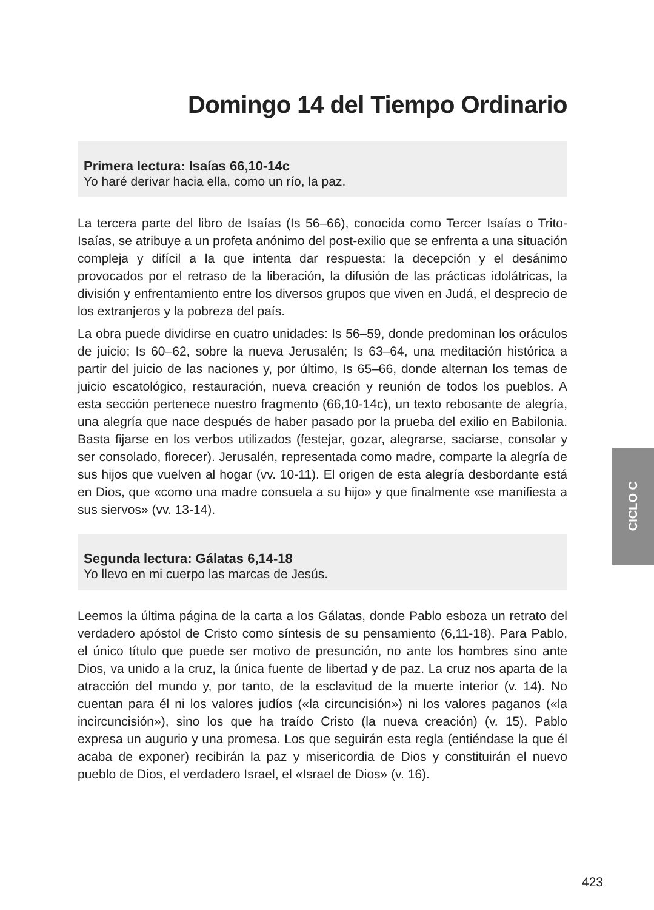Domingo 14 del Tiempo Ordinario
Primera lectura: Isaías 66,10-14c
Yo haré derivar hacia ella, como un río, la paz.
La tercera parte del libro de Isaías (Is 56–66), conocida como Tercer Isaías o Trito-Isaías, se atribuye a un profeta anónimo del post-exilio que se enfrenta a una situación compleja y difícil a la que intenta dar respuesta: la decepción y el desánimo provocados por el retraso de la liberación, la difusión de las prácticas idolátricas, la división y enfrentamiento entre los diversos grupos que viven en Judá, el desprecio de los extranjeros y la pobreza del país.
La obra puede dividirse en cuatro unidades: Is 56–59, donde predominan los oráculos de juicio; Is 60–62, sobre la nueva Jerusalén; Is 63–64, una meditación histórica a partir del juicio de las naciones y, por último, Is 65–66, donde alternan los temas de juicio escatológico, restauración, nueva creación y reunión de todos los pueblos. A esta sección pertenece nuestro fragmento (66,10-14c), un texto rebosante de alegría, una alegría que nace después de haber pasado por la prueba del exilio en Babilonia. Basta fijarse en los verbos utilizados (festejar, gozar, alegrarse, saciarse, consolar y ser consolado, florecer). Jerusalén, representada como madre, comparte la alegría de sus hijos que vuelven al hogar (vv. 10-11). El origen de esta alegría desbordante está en Dios, que «como una madre consuela a su hijo» y que finalmente «se manifiesta a sus siervos» (vv. 13-14).
Segunda lectura: Gálatas 6,14-18
Yo llevo en mi cuerpo las marcas de Jesús.
Leemos la última página de la carta a los Gálatas, donde Pablo esboza un retrato del verdadero apóstol de Cristo como síntesis de su pensamiento (6,11-18). Para Pablo, el único título que puede ser motivo de presunción, no ante los hombres sino ante Dios, va unido a la cruz, la única fuente de libertad y de paz. La cruz nos aparta de la atracción del mundo y, por tanto, de la esclavitud de la muerte interior (v. 14). No cuentan para él ni los valores judíos («la circuncisión») ni los valores paganos («la incircuncisión»), sino los que ha traído Cristo (la nueva creación) (v. 15). Pablo expresa un augurio y una promesa. Los que seguirán esta regla (entiéndase la que él acaba de exponer) recibirán la paz y misericordia de Dios y constituirán el nuevo pueblo de Dios, el verdadero Israel, el «Israel de Dios» (v. 16).
CICLO C
423